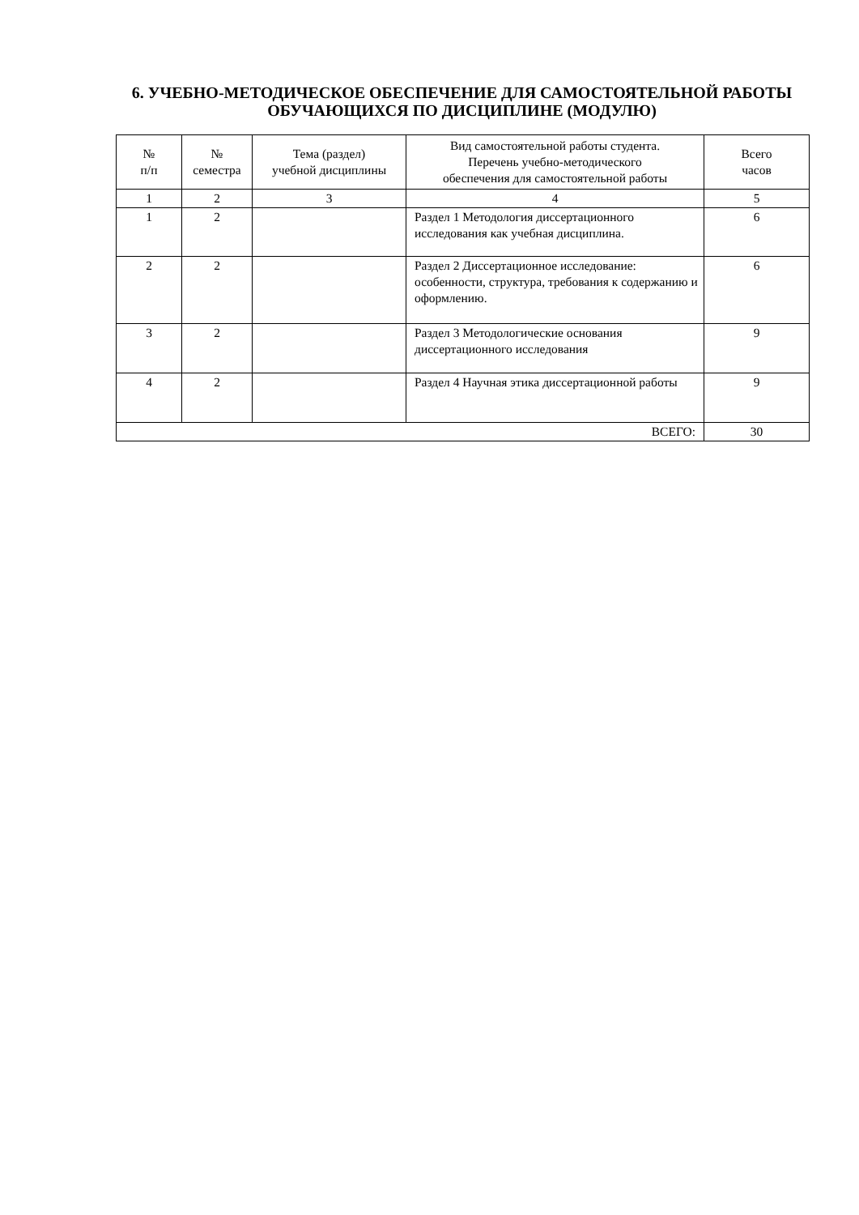6. УЧЕБНО-МЕТОДИЧЕСКОЕ ОБЕСПЕЧЕНИЕ ДЛЯ САМОСТОЯТЕЛЬНОЙ РАБОТЫ ОБУЧАЮЩИХСЯ ПО ДИСЦИПЛИНЕ (МОДУЛЮ)
| № п/п | № семестра | Тема (раздел) учебной дисциплины | Вид самостоятельной работы студента. Перечень учебно-методического обеспечения для самостоятельной работы | Всего часов |
| --- | --- | --- | --- | --- |
| 1 | 2 | 3 | 4 | 5 |
| 1 | 2 | | Раздел 1 Методология диссертационного исследования как учебная дисциплина. | 6 |
| 2 | 2 | | Раздел 2 Диссертационное исследование: особенности, структура, требования к содержанию и оформлению. | 6 |
| 3 | 2 | | Раздел 3 Методологические основания диссертационного исследования | 9 |
| 4 | 2 | | Раздел 4 Научная этика диссертационной работы | 9 |
| ВСЕГО: | | | | 30 |